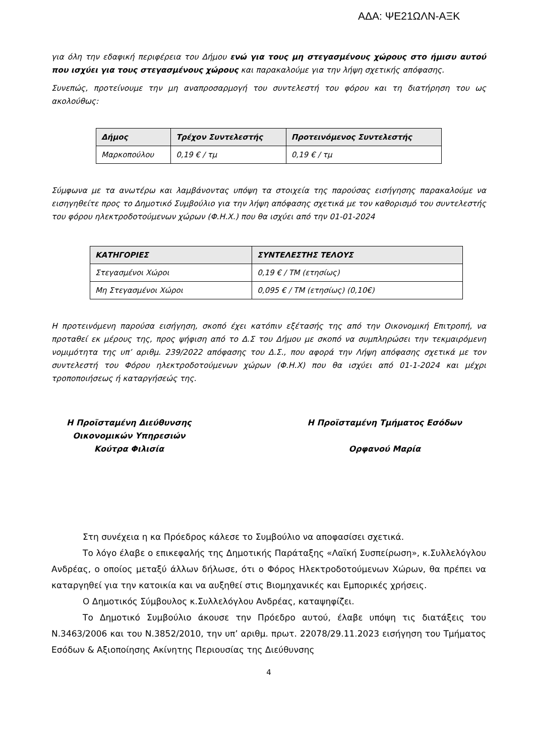ΑΔΑ: ΨΕ21ΩΛΝ-ΑΞΚ
για όλη την εδαφική περιφέρεια του Δήμου ενώ για τους μη στεγασμένους χώρους στο ήμισυ αυτού που ισχύει για τους στεγασμένους χώρους και παρακαλούμε για την λήψη σχετικής απόφασης.
Συνεπώς, προτείνουμε την μη αναπροσαρμογή του συντελεστή του φόρου και τη διατήρηση του ως ακολούθως:
| Δήμος | Τρέχον Συντελεστής | Προτεινόμενος Συντελεστής |
| --- | --- | --- |
| Μαρκοπούλου | 0,19 € / τμ | 0,19 € / τμ |
Σύμφωνα με τα ανωτέρω και λαμβάνοντας υπόψη τα στοιχεία της παρούσας εισήγησης παρακαλούμε να εισηγηθείτε προς το Δημοτικό Συμβούλιο για την λήψη απόφασης σχετικά με τον καθορισμό του συντελεστής του φόρου ηλεκτροδοτούμενων χώρων (Φ.Η.Χ.) που θα ισχύει από την 01-01-2024
| ΚΑΤΗΓΟΡΙΕΣ | ΣΥΝΤΕΛΕΣΤΗΣ ΤΕΛΟΥΣ |
| --- | --- |
| Στεγασμένοι Χώροι | 0,19 € / ΤΜ (ετησίως) |
| Μη Στεγασμένοι Χώροι | 0,095 € / ΤΜ (ετησίως) (0,10€) |
Η προτεινόμενη παρούσα εισήγηση, σκοπό έχει κατόπιν εξέτασής της από την Οικονομική Επιτροπή, να προταθεί εκ μέρους της, προς ψήφιση από το Δ.Σ του Δήμου με σκοπό να συμπληρώσει την τεκμαιρόμενη νομιμότητα της υπ’ αριθμ. 239/2022 απόφασης του Δ.Σ., που αφορά την Λήψη απόφασης σχετικά με τον συντελεστή του Φόρου ηλεκτροδοτούμενων χώρων (Φ.Η.Χ) που θα ισχύει από 01-1-2024 και μέχρι τροποποιήσεως ή καταργήσεώς της.
Η Προϊσταμένη Διεύθυνσης
Οικονομικών Υπηρεσιών
Κούτρα Φιλισία
Η Προϊσταμένη Τμήματος Εσόδων
Ορφανού Μαρία
Στη συνέχεια η κα Πρόεδρος κάλεσε το Συμβούλιο να αποφασίσει σχετικά.
Το λόγο έλαβε ο επικεφαλής της Δημοτικής Παράταξης «Λαϊκή Συσπείρωση», κ.Συλλελόγλου Ανδρέας, ο οποίος μεταξύ άλλων δήλωσε, ότι ο Φόρος Ηλεκτροδοτούμενων Χώρων, θα πρέπει να καταργηθεί για την κατοικία και να αυξηθεί στις Βιομηχανικές και Εμπορικές χρήσεις.
Ο Δημοτικός Σύμβουλος κ.Συλλελόγλου Ανδρέας, καταψηφίζει.
Το Δημοτικό Συμβούλιο άκουσε την Πρόεδρο αυτού, έλαβε υπόψη τις διατάξεις του Ν.3463/2006 και του Ν.3852/2010, την υπ’ αριθμ. πρωτ. 22078/29.11.2023 εισήγηση του Τμήματος Εσόδων & Αξιοποίησης Ακίνητης Περιουσίας της Διεύθυνσης
4